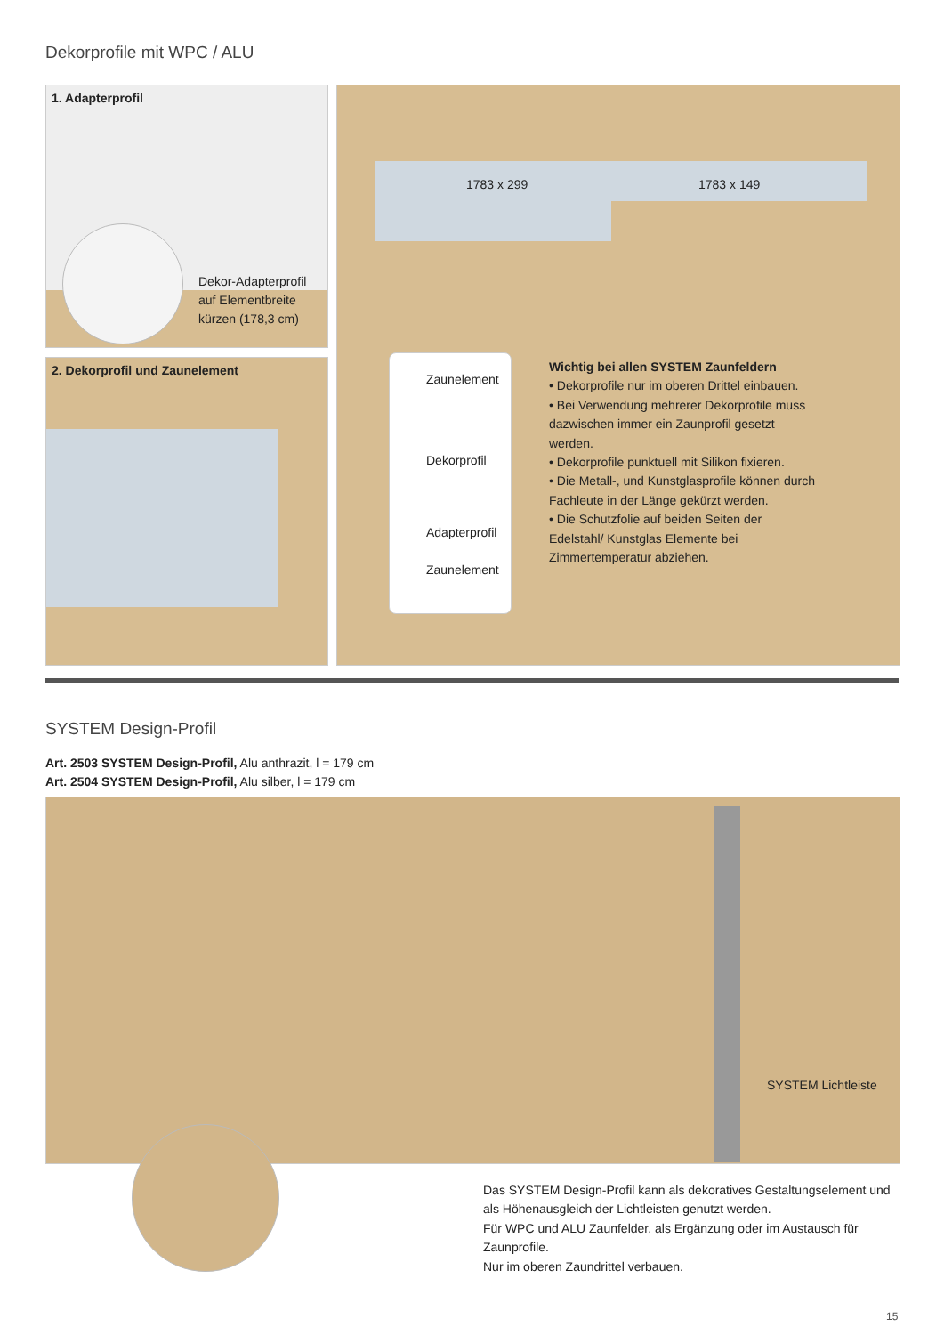Dekorprofile mit WPC / ALU
1. Adapterprofil
Dekor-Adapterprofil
auf Elementbreite
kürzen (178,3 cm)
2. Dekorprofil und Zaunelement
1783 x 299 1783 x 149
Zaunelement
Dekorprofil
Adapterprofil
Zaunelement
Wichtig bei allen SYSTEM Zaunfeldern
• Dekorprofile nur im oberen Drittel einbauen.
• Bei Verwendung mehrerer Dekorprofile muss dazwischen immer ein Zaunprofil gesetzt werden.
• Dekorprofile punktuell mit Silikon fixieren.
• Die Metall-, und Kunstglasprofile können durch Fachleute in der Länge gekürzt werden.
• Die Schutzfolie auf beiden Seiten der Edelstahl/ Kunstglas Elemente bei Zimmertemperatur abziehen.
SYSTEM Design-Profil
Art. 2503 SYSTEM Design-Profil, Alu anthrazit, l = 179 cm
Art. 2504 SYSTEM Design-Profil, Alu silber, l = 179 cm
SYSTEM Lichtleiste
Das SYSTEM Design-Profil kann als dekoratives Gestaltungselement und als Höhenausgleich der Lichtleisten genutzt werden.
Für WPC und ALU Zaunfelder, als Ergänzung oder im Austausch für Zaunprofile.
Nur im oberen Zaundrittel verbauen.
15